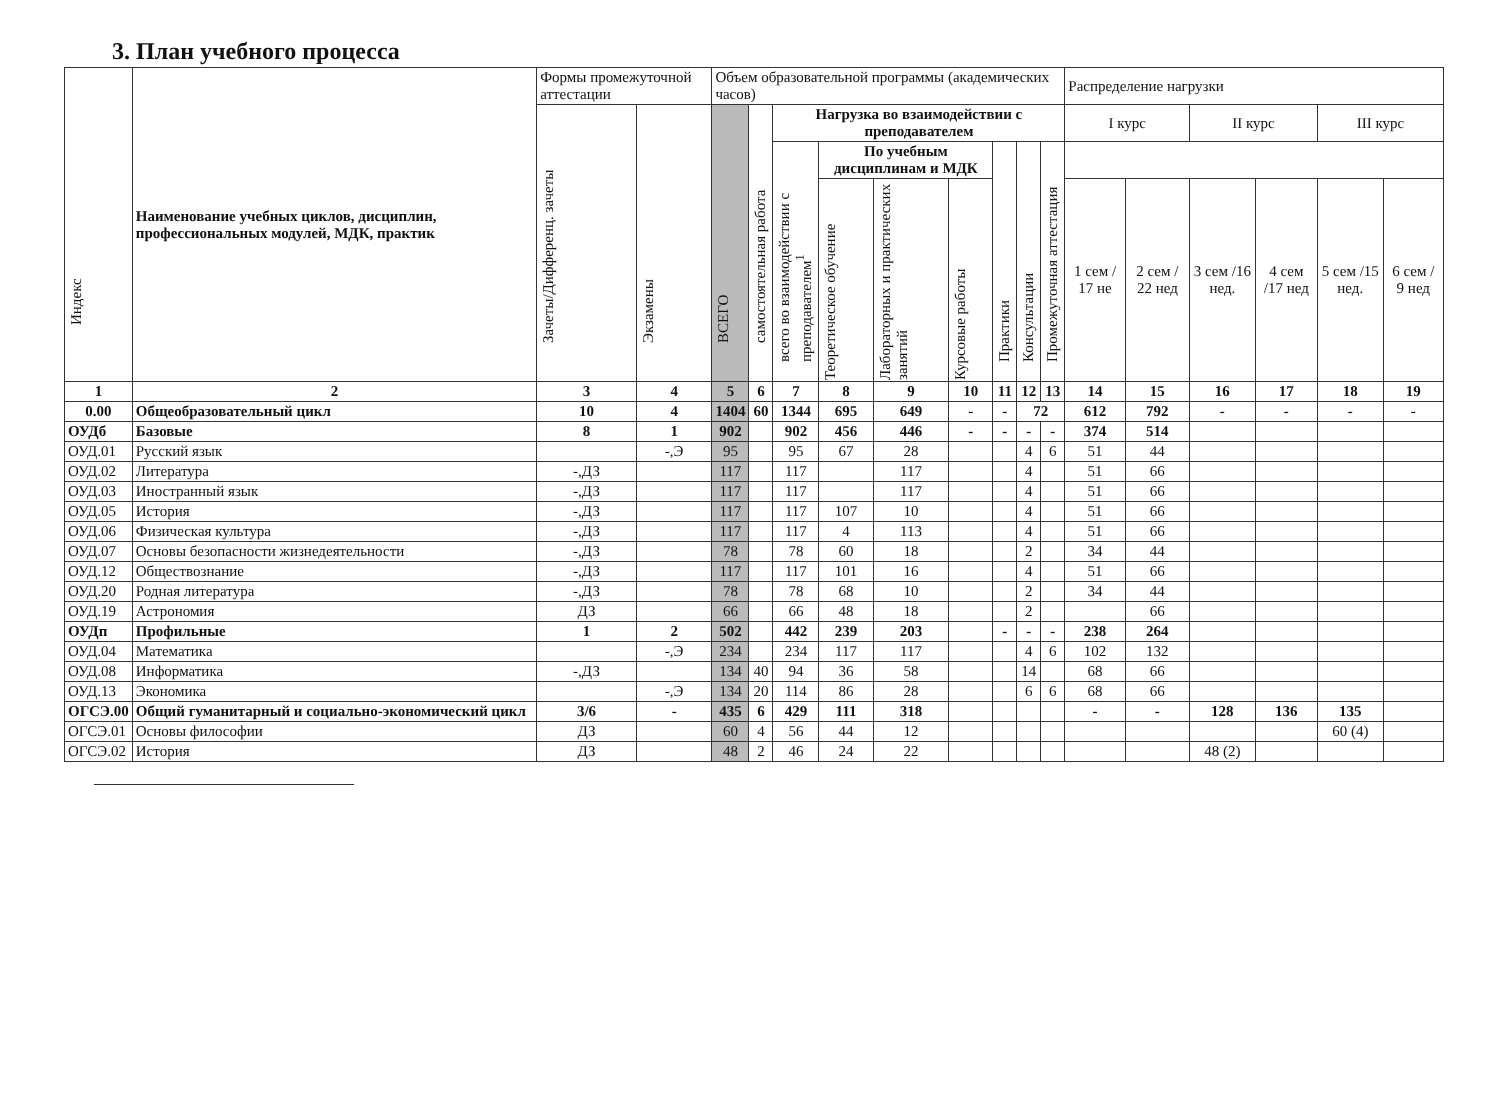3. План учебного процесса
| Индекс | Наименование учебных циклов, дисциплин, профессиональных модулей, МДК, практик | Формы промежуточной аттестации | | Объем образовательной программы (академических часов) | | | | | | | | | Распределение нагрузки | | | | | |
| --- | --- | --- | --- | --- | --- | --- | --- | --- | --- | --- | --- | --- | --- | --- | --- | --- | --- | --- |
| | | Зачеты/Дифференц. зачеты | Экзамены | ВСЕГО | самостоятельная работа | Нагрузка во взаимодействии с преподавателем | | | | | | | I курс | | II курс | | III курс | |
| | | | | | | всего во взаимодействии с преподавателем<sup>1</sup> | По учебным дисциплинам и МДК | | | Практики | Консультации | Промежуточная аттестация | | | | | | |
| | | | | | | | Теоретическое обучение | Лабораторных и практических занятий | Курсовые работы | | | | 1 сем / 17 не | 2 сем / 22 нед | 3 сем /16 нед. | 4 сем /17 нед | 5 сем /15 нед. | 6 сем / 9 нед |
| 1 | 2 | 3 | 4 | 5 | 6 | 7 | 8 | 9 | 10 | 11 | 12 | 13 | 14 | 15 | 16 | 17 | 18 | 19 |
| 0.00 | Общеобразовательный цикл | 10 | 4 | 1404 | 60 | 1344 | 695 | 649 | - | - | 72 | | 612 | 792 | - | - | - | - |
| ОУДб | Базовые | 8 | 1 | 902 | | 902 | 456 | 446 | - | - | - | - | 374 | 514 | | | | |
| ОУД.01 | Русский язык | | -,Э | 95 | | 95 | 67 | 28 | | | 4 | 6 | 51 | 44 | | | | |
| ОУД.02 | Литература | -,ДЗ | | 117 | | 117 | | 117 | | | 4 | | 51 | 66 | | | | |
| ОУД.03 | Иностранный язык | -,ДЗ | | 117 | | 117 | | 117 | | | 4 | | 51 | 66 | | | | |
| ОУД.05 | История | -,ДЗ | | 117 | | 117 | 107 | 10 | | | 4 | | 51 | 66 | | | | |
| ОУД.06 | Физическая культура | -,ДЗ | | 117 | | 117 | 4 | 113 | | | 4 | | 51 | 66 | | | | |
| ОУД.07 | Основы безопасности жизнедеятельности | -,ДЗ | | 78 | | 78 | 60 | 18 | | | 2 | | 34 | 44 | | | | |
| ОУД.12 | Обществознание | -,ДЗ | | 117 | | 117 | 101 | 16 | | | 4 | | 51 | 66 | | | | |
| ОУД.20 | Родная литература | -,ДЗ | | 78 | | 78 | 68 | 10 | | | 2 | | 34 | 44 | | | | |
| ОУД.19 | Астрономия | ДЗ | | 66 | | 66 | 48 | 18 | | | 2 | | | 66 | | | | |
| ОУДп | Профильные | 1 | 2 | 502 | | 442 | 239 | 203 | | - | - | - | 238 | 264 | | | | |
| ОУД.04 | Математика | | -,Э | 234 | | 234 | 117 | 117 | | | 4 | 6 | 102 | 132 | | | | |
| ОУД.08 | Информатика | -,ДЗ | | 134 | 40 | 94 | 36 | 58 | | | 14 | | 68 | 66 | | | | |
| ОУД.13 | Экономика | | -,Э | 134 | 20 | 114 | 86 | 28 | | | 6 | 6 | 68 | 66 | | | | |
| ОГСЭ.00 | Общий гуманитарный и социально-экономический цикл | 3/6 | - | 435 | 6 | 429 | 111 | 318 | | | | | - | - | 128 | 136 | 135 | |
| ОГСЭ.01 | Основы философии | ДЗ | | 60 | 4 | 56 | 44 | 12 | | | | | | | | | 60 (4) | |
| ОГСЭ.02 | История | ДЗ | | 48 | 2 | 46 | 24 | 22 | | | | | | | 48 (2) | | | |